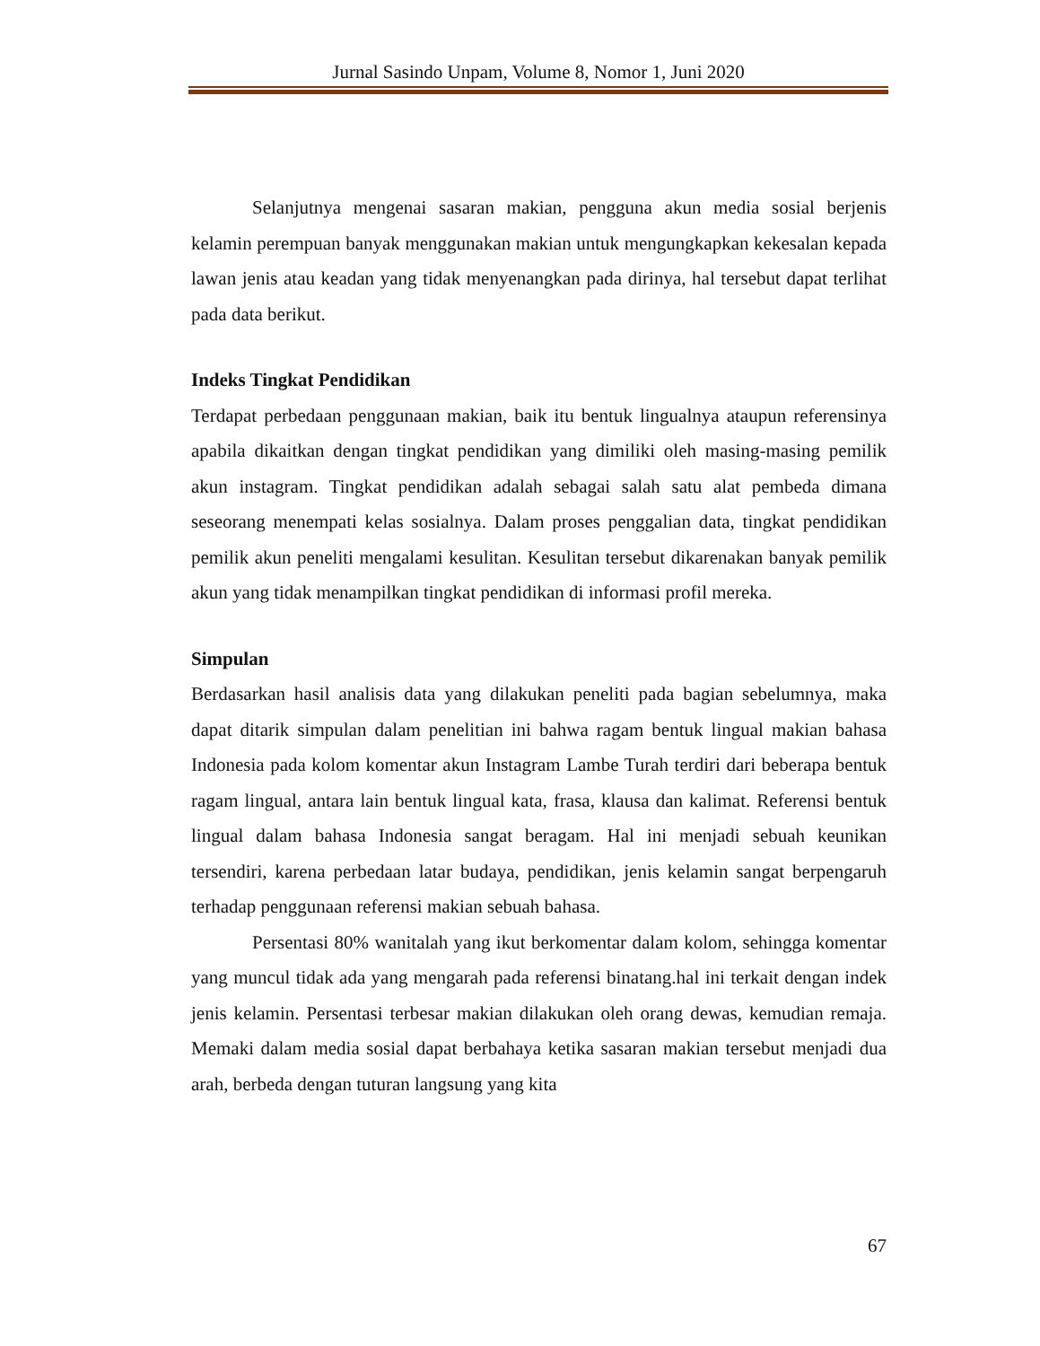Jurnal Sasindo Unpam, Volume 8, Nomor 1, Juni 2020
Selanjutnya mengenai sasaran makian, pengguna akun media sosial berjenis kelamin perempuan banyak menggunakan makian untuk mengungkapkan kekesalan kepada lawan jenis atau keadan yang tidak menyenangkan pada dirinya, hal tersebut dapat terlihat pada data berikut.
Indeks Tingkat Pendidikan
Terdapat perbedaan penggunaan makian, baik itu bentuk lingualnya ataupun referensinya apabila dikaitkan dengan tingkat pendidikan yang dimiliki oleh masing-masing pemilik akun instagram. Tingkat pendidikan adalah sebagai salah satu alat pembeda dimana seseorang menempati kelas sosialnya. Dalam proses penggalian data, tingkat pendidikan pemilik akun peneliti mengalami kesulitan. Kesulitan tersebut dikarenakan banyak pemilik akun yang tidak menampilkan tingkat pendidikan di informasi profil mereka.
Simpulan
Berdasarkan hasil analisis data yang dilakukan peneliti pada bagian sebelumnya, maka dapat ditarik simpulan dalam penelitian ini bahwa ragam bentuk lingual makian bahasa Indonesia pada kolom komentar akun Instagram Lambe Turah terdiri dari beberapa bentuk ragam lingual, antara lain bentuk lingual kata, frasa, klausa dan kalimat. Referensi bentuk lingual dalam bahasa Indonesia sangat beragam. Hal ini menjadi sebuah keunikan tersendiri, karena perbedaan latar budaya, pendidikan, jenis kelamin sangat berpengaruh terhadap penggunaan referensi makian sebuah bahasa.
Persentasi 80% wanitalah yang ikut berkomentar dalam kolom, sehingga komentar yang muncul tidak ada yang mengarah pada referensi binatang.hal ini terkait dengan indek jenis kelamin. Persentasi terbesar makian dilakukan oleh orang dewas, kemudian remaja. Memaki dalam media sosial dapat berbahaya ketika sasaran makian tersebut menjadi dua arah, berbeda dengan tuturan langsung yang kita
67